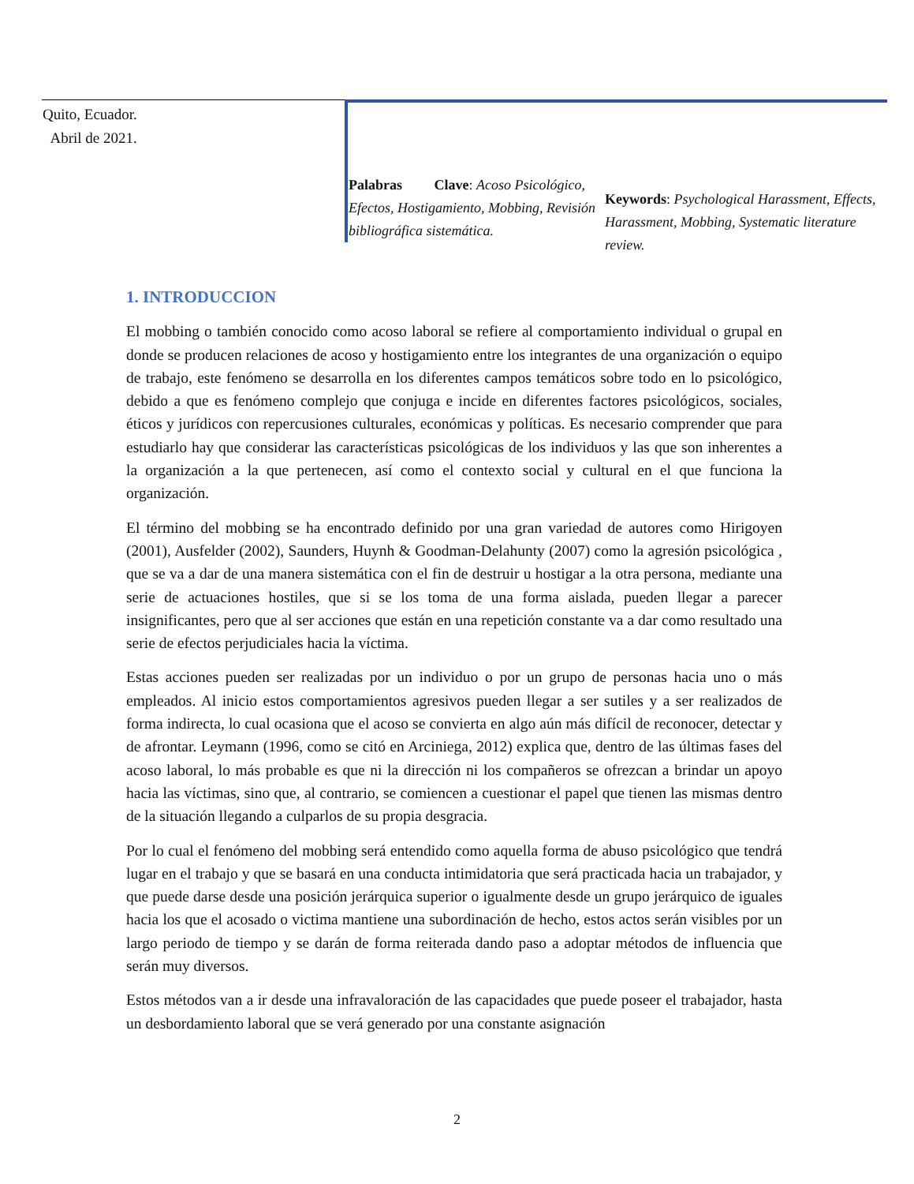Quito, Ecuador.
Abril de 2021.
Palabras Clave: Acoso Psicológico, Efectos, Hostigamiento, Mobbing, Revisión bibliográfica sistemática.
Keywords: Psychological Harassment, Effects, Harassment, Mobbing, Systematic literature review.
1. INTRODUCCION
El mobbing o también conocido como acoso laboral se refiere al comportamiento individual o grupal en donde se producen relaciones de acoso y hostigamiento entre los integrantes de una organización o equipo de trabajo, este fenómeno se desarrolla en los diferentes campos temáticos sobre todo en lo psicológico, debido a que es fenómeno complejo que conjuga e incide en diferentes factores psicológicos, sociales, éticos y jurídicos con repercusiones culturales, económicas y políticas. Es necesario comprender que para estudiarlo hay que considerar las características psicológicas de los individuos y las que son inherentes a la organización a la que pertenecen, así como el contexto social y cultural en el que funciona la organización.
El término del mobbing se ha encontrado definido por una gran variedad de autores como Hirigoyen (2001), Ausfelder (2002), Saunders, Huynh & Goodman-Delahunty (2007) como la agresión psicológica , que se va a dar de una manera sistemática con el fin de destruir u hostigar a la otra persona, mediante una serie de actuaciones hostiles, que si se los toma de una forma aislada, pueden llegar a parecer insignificantes, pero que al ser acciones que están en una repetición constante va a dar como resultado una serie de efectos perjudiciales hacia la víctima.
Estas acciones pueden ser realizadas por un individuo o por un grupo de personas hacia uno o más empleados. Al inicio estos comportamientos agresivos pueden llegar a ser sutiles y a ser realizados de forma indirecta, lo cual ocasiona que el acoso se convierta en algo aún más difícil de reconocer, detectar y de afrontar. Leymann (1996, como se citó en Arciniega, 2012) explica que, dentro de las últimas fases del acoso laboral, lo más probable es que ni la dirección ni los compañeros se ofrezcan a brindar un apoyo hacia las víctimas, sino que, al contrario, se comiencen a cuestionar el papel que tienen las mismas dentro de la situación llegando a culparlos de su propia desgracia.
Por lo cual el fenómeno del mobbing será entendido como aquella forma de abuso psicológico que tendrá lugar en el trabajo y que se basará en una conducta intimidatoria que será practicada hacia un trabajador, y que puede darse desde una posición jerárquica superior o igualmente desde un grupo jerárquico de iguales hacia los que el acosado o victima mantiene una subordinación de hecho, estos actos serán visibles por un largo periodo de tiempo y se darán de forma reiterada dando paso a adoptar métodos de influencia que serán muy diversos.
Estos métodos van a ir desde una infravaloración de las capacidades que puede poseer el trabajador, hasta un desbordamiento laboral que se verá generado por una constante asignación
2